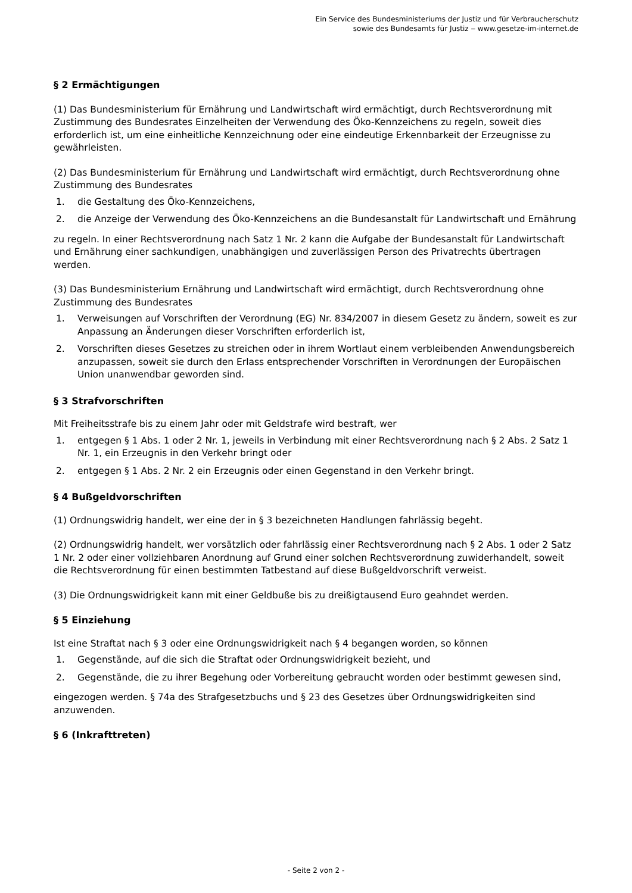Ein Service des Bundesministeriums der Justiz und für Verbraucherschutz
sowie des Bundesamts für Justiz ‒ www.gesetze-im-internet.de
§ 2 Ermächtigungen
(1) Das Bundesministerium für Ernährung und Landwirtschaft wird ermächtigt, durch Rechtsverordnung mit Zustimmung des Bundesrates Einzelheiten der Verwendung des Öko-Kennzeichens zu regeln, soweit dies erforderlich ist, um eine einheitliche Kennzeichnung oder eine eindeutige Erkennbarkeit der Erzeugnisse zu gewährleisten.
(2) Das Bundesministerium für Ernährung und Landwirtschaft wird ermächtigt, durch Rechtsverordnung ohne Zustimmung des Bundesrates
1. die Gestaltung des Öko-Kennzeichens,
2. die Anzeige der Verwendung des Öko-Kennzeichens an die Bundesanstalt für Landwirtschaft und Ernährung
zu regeln. In einer Rechtsverordnung nach Satz 1 Nr. 2 kann die Aufgabe der Bundesanstalt für Landwirtschaft und Ernährung einer sachkundigen, unabhängigen und zuverlässigen Person des Privatrechts übertragen werden.
(3) Das Bundesministerium Ernährung und Landwirtschaft wird ermächtigt, durch Rechtsverordnung ohne Zustimmung des Bundesrates
1. Verweisungen auf Vorschriften der Verordnung (EG) Nr. 834/2007 in diesem Gesetz zu ändern, soweit es zur Anpassung an Änderungen dieser Vorschriften erforderlich ist,
2. Vorschriften dieses Gesetzes zu streichen oder in ihrem Wortlaut einem verbleibenden Anwendungsbereich anzupassen, soweit sie durch den Erlass entsprechender Vorschriften in Verordnungen der Europäischen Union unanwendbar geworden sind.
§ 3 Strafvorschriften
Mit Freiheitsstrafe bis zu einem Jahr oder mit Geldstrafe wird bestraft, wer
1. entgegen § 1 Abs. 1 oder 2 Nr. 1, jeweils in Verbindung mit einer Rechtsverordnung nach § 2 Abs. 2 Satz 1 Nr. 1, ein Erzeugnis in den Verkehr bringt oder
2. entgegen § 1 Abs. 2 Nr. 2 ein Erzeugnis oder einen Gegenstand in den Verkehr bringt.
§ 4 Bußgeldvorschriften
(1) Ordnungswidrig handelt, wer eine der in § 3 bezeichneten Handlungen fahrlässig begeht.
(2) Ordnungswidrig handelt, wer vorsätzlich oder fahrlässig einer Rechtsverordnung nach § 2 Abs. 1 oder 2 Satz 1 Nr. 2 oder einer vollziehbaren Anordnung auf Grund einer solchen Rechtsverordnung zuwiderhandelt, soweit die Rechtsverordnung für einen bestimmten Tatbestand auf diese Bußgeldvorschrift verweist.
(3) Die Ordnungswidrigkeit kann mit einer Geldbuße bis zu dreißigtausend Euro geahndet werden.
§ 5 Einziehung
Ist eine Straftat nach § 3 oder eine Ordnungswidrigkeit nach § 4 begangen worden, so können
1. Gegenstände, auf die sich die Straftat oder Ordnungswidrigkeit bezieht, und
2. Gegenstände, die zu ihrer Begehung oder Vorbereitung gebraucht worden oder bestimmt gewesen sind,
eingezogen werden. § 74a des Strafgesetzbuchs und § 23 des Gesetzes über Ordnungswidrigkeiten sind anzuwenden.
§ 6 (Inkrafttreten)
- Seite 2 von 2 -